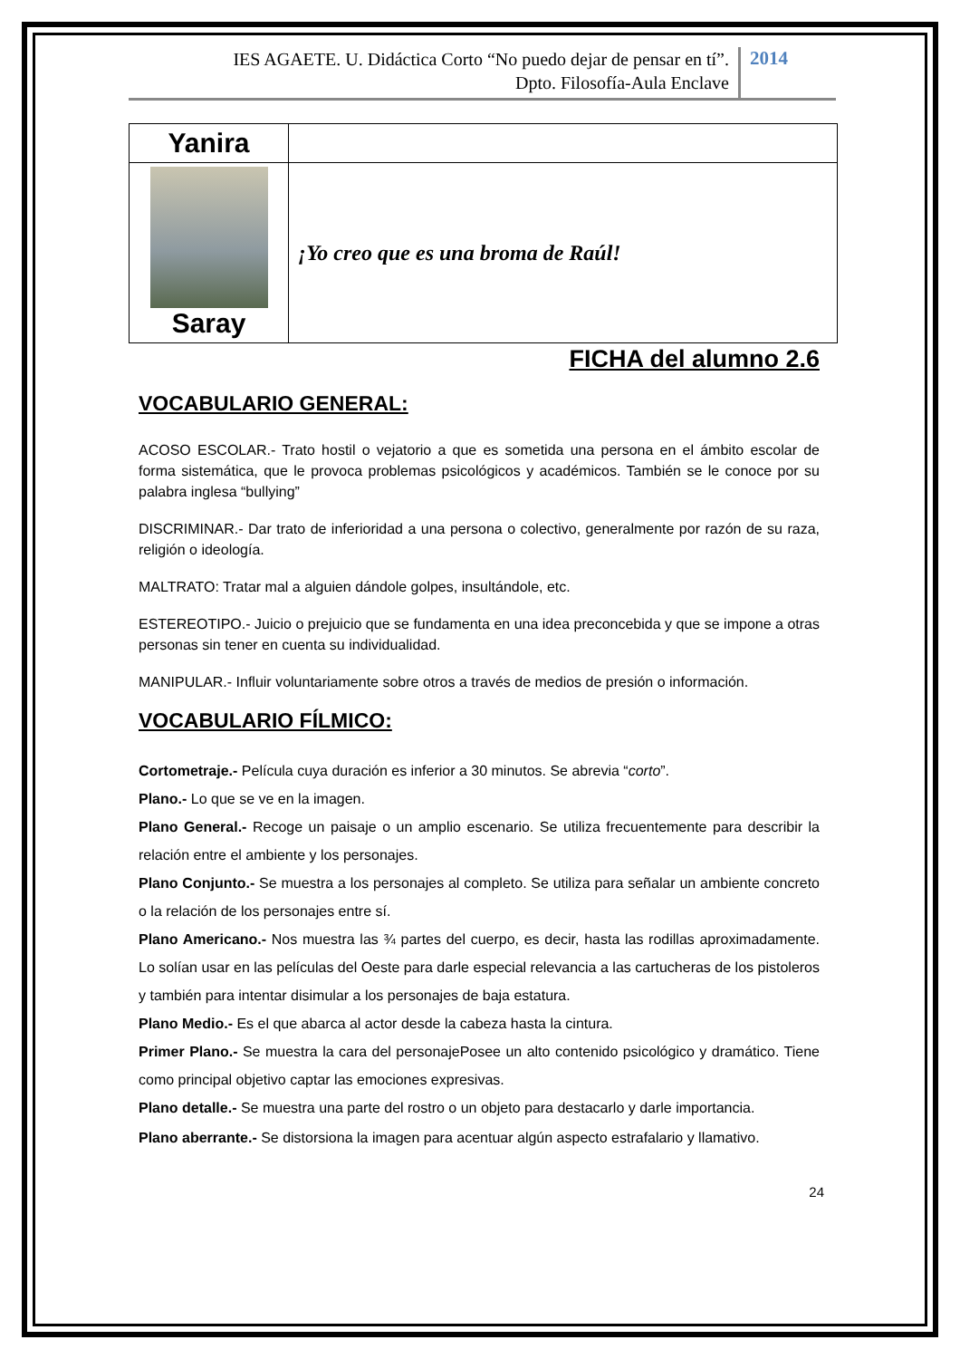IES AGAETE. U. Didáctica Corto “No puedo dejar de pensar en tí”.
Dpto. Filosofía-Aula Enclave
2014
| Yanira | |
| Saray | ¡Yo creo que es una broma de Raúl! |
FICHA del alumno 2.6
VOCABULARIO GENERAL:
ACOSO ESCOLAR.- Trato hostil o vejatorio a que es sometida una persona en el ámbito escolar de forma sistemática, que le provoca problemas psicológicos y académicos. También se le conoce por su palabra inglesa “bullying”
DISCRIMINAR.- Dar trato de inferioridad a una persona o colectivo, generalmente por razón de su raza, religión o ideología.
MALTRATO: Tratar mal a alguien dándole golpes, insultándole, etc.
ESTEREOTIPO.- Juicio o prejuicio que se fundamenta en una idea preconcebida y que se impone a otras personas sin tener en cuenta su individualidad.
MANIPULAR.- Influir voluntariamente sobre otros a través de medios de presión o información.
VOCABULARIO FÍLMICO:
Cortometraje.- Película cuya duración es inferior a 30 minutos. Se abrevia “corto”.
Plano.- Lo que se ve en la imagen.
Plano General.- Recoge un paisaje o un amplio escenario. Se utiliza frecuentemente para describir la relación entre el ambiente y los personajes.
Plano Conjunto.- Se muestra a los personajes al completo. Se utiliza para señalar un ambiente concreto o la relación de los personajes entre sí.
Plano Americano.- Nos muestra las ¾ partes del cuerpo, es decir, hasta las rodillas aproximadamente. Lo solían usar en las películas del Oeste para darle especial relevancia a las cartucheras de los pistoleros y también para intentar disimular a los personajes de baja estatura.
Plano Medio.- Es el que abarca al actor desde la cabeza hasta la cintura.
Primer Plano.- Se muestra la cara del personajePosee un alto contenido psicológico y dramático. Tiene como principal objetivo captar las emociones expresivas.
Plano detalle.- Se muestra una parte del rostro o un objeto para destacarlo y darle importancia.
Plano aberrante.- Se distorsiona la imagen para acentuar algún aspecto estrafalario y llamativo.
24